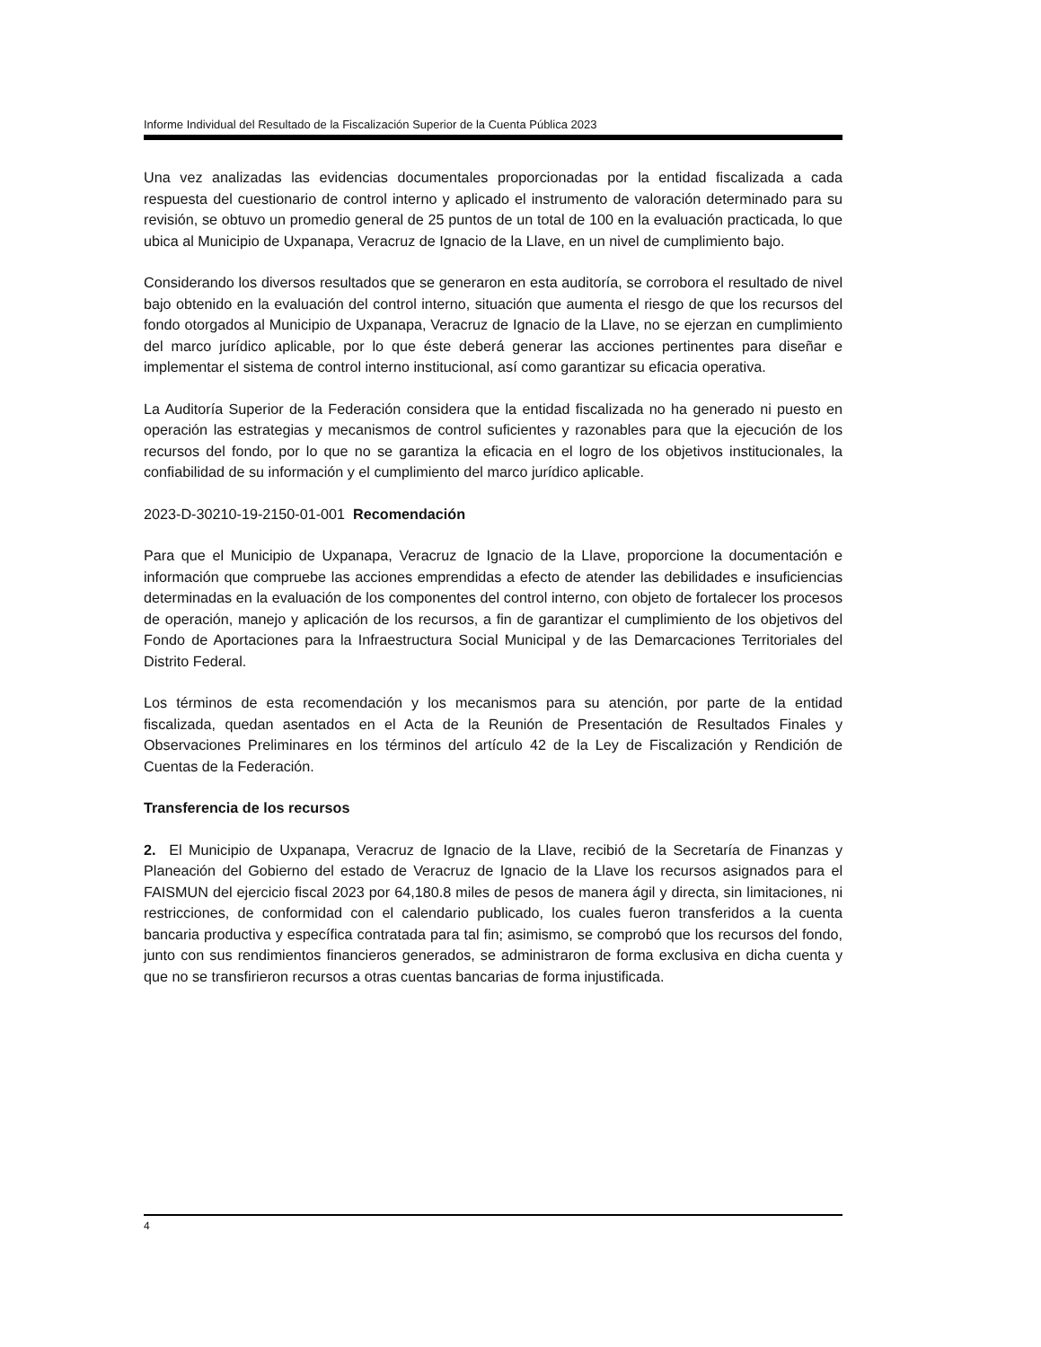Informe Individual del Resultado de la Fiscalización Superior de la Cuenta Pública 2023
Una vez analizadas las evidencias documentales proporcionadas por la entidad fiscalizada a cada respuesta del cuestionario de control interno y aplicado el instrumento de valoración determinado para su revisión, se obtuvo un promedio general de 25 puntos de un total de 100 en la evaluación practicada, lo que ubica al Municipio de Uxpanapa, Veracruz de Ignacio de la Llave, en un nivel de cumplimiento bajo.
Considerando los diversos resultados que se generaron en esta auditoría, se corrobora el resultado de nivel bajo obtenido en la evaluación del control interno, situación que aumenta el riesgo de que los recursos del fondo otorgados al Municipio de Uxpanapa, Veracruz de Ignacio de la Llave, no se ejerzan en cumplimiento del marco jurídico aplicable, por lo que éste deberá generar las acciones pertinentes para diseñar e implementar el sistema de control interno institucional, así como garantizar su eficacia operativa.
La Auditoría Superior de la Federación considera que la entidad fiscalizada no ha generado ni puesto en operación las estrategias y mecanismos de control suficientes y razonables para que la ejecución de los recursos del fondo, por lo que no se garantiza la eficacia en el logro de los objetivos institucionales, la confiabilidad de su información y el cumplimiento del marco jurídico aplicable.
2023-D-30210-19-2150-01-001 Recomendación
Para que el Municipio de Uxpanapa, Veracruz de Ignacio de la Llave, proporcione la documentación e información que compruebe las acciones emprendidas a efecto de atender las debilidades e insuficiencias determinadas en la evaluación de los componentes del control interno, con objeto de fortalecer los procesos de operación, manejo y aplicación de los recursos, a fin de garantizar el cumplimiento de los objetivos del Fondo de Aportaciones para la Infraestructura Social Municipal y de las Demarcaciones Territoriales del Distrito Federal.
Los términos de esta recomendación y los mecanismos para su atención, por parte de la entidad fiscalizada, quedan asentados en el Acta de la Reunión de Presentación de Resultados Finales y Observaciones Preliminares en los términos del artículo 42 de la Ley de Fiscalización y Rendición de Cuentas de la Federación.
Transferencia de los recursos
2. El Municipio de Uxpanapa, Veracruz de Ignacio de la Llave, recibió de la Secretaría de Finanzas y Planeación del Gobierno del estado de Veracruz de Ignacio de la Llave los recursos asignados para el FAISMUN del ejercicio fiscal 2023 por 64,180.8 miles de pesos de manera ágil y directa, sin limitaciones, ni restricciones, de conformidad con el calendario publicado, los cuales fueron transferidos a la cuenta bancaria productiva y específica contratada para tal fin; asimismo, se comprobó que los recursos del fondo, junto con sus rendimientos financieros generados, se administraron de forma exclusiva en dicha cuenta y que no se transfirieron recursos a otras cuentas bancarias de forma injustificada.
4